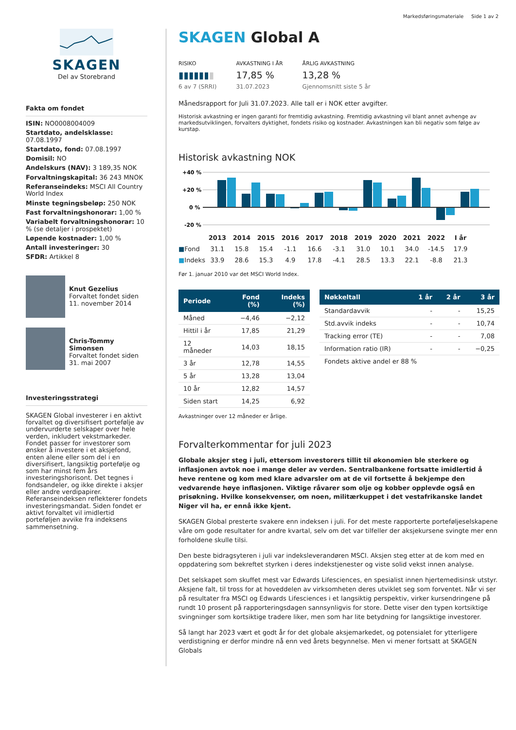Markedsføringsmateriale Side 1 av 2
SKAGEN
Del av Storebrand
Fakta om fondet
ISIN: NO0008004009
Startdato, andelsklasse: 07.08.1997
Startdato, fond: 07.08.1997
Domisil: NO
Andelskurs (NAV): 3 189,35 NOK
Forvaltningskapital: 36 243 MNOK
Referanseindeks: MSCI All Country World Index
Minste tegningsbeløp: 250 NOK
Fast forvaltningshonorar: 1,00 %
Variabelt forvaltningshonorar: 10 % (se detaljer i prospektet)
Løpende kostnader: 1,00 %
Antall investeringer: 30
SFDR: Artikkel 8
Knut Gezelius
Forvaltet fondet siden 11. november 2014
Chris-Tommy Simonsen
Forvaltet fondet siden 31. mai 2007
Investeringsstrategi
SKAGEN Global investerer i en aktivt forvaltet og diversifisert portefølje av undervurderte selskaper over hele verden, inkludert vekstmarkeder. Fondet passer for investorer som ønsker å investere i et aksjefond, enten alene eller som del i en diversifisert, langsiktig portefølje og som har minst fem års investeringshorisont. Det tegnes i fondsandeler, og ikke direkte i aksjer eller andre verdipapirer. Referanseindeksen reflekterer fondets investeringsmandat. Siden fondet er aktivt forvaltet vil imidlertid porteføljen avvike fra indeksens sammensetning.
SKAGEN Global A
RISIKO
▮▮▮▮▮▮▮
6 av 7 (SRRI)
AVKASTNING I ÅR
17,85 %
31.07.2023
ÅRLIG AVKASTNING
13,28 %
Gjennomsnitt siste 5 år
Månedsrapport for Juli 31.07.2023. Alle tall er i NOK etter avgifter.
Historisk avkastning er ingen garanti for fremtidig avkastning. Fremtidig avkastning vil blant annet avhenge av markedsutviklingen, forvalters dyktighet, fondets risiko og kostnader. Avkastningen kan bli negativ som følge av kurstap.
Historisk avkastning NOK
+40 %
+20 %
0 %
-20 %
| | 2013 | 2014 | 2015 | 2016 | 2017 | 2018 | 2019 | 2020 | 2021 | 2022 | I år |
| ■ Fond | 31.1 | 15.8 | 15.4 | -1.1 | 16.6 | -3.1 | 31.0 | 10.1 | 34.0 | -14.5 | 17.9 |
| ■ Indeks | 33.9 | 28.6 | 15.3 | 4.9 | 17.8 | -4.1 | 28.5 | 13.3 | 22.1 | -8.8 | 21.3 |
Før 1. januar 2010 var det MSCI World Index.
| Periode | Fond (%) | Indeks (%) |
| --- | --- | --- |
| Måned | −4,46 | −2,12 |
| Hittil i år | 17,85 | 21,29 |
| 12 måneder | 14,03 | 18,15 |
| 3 år | 12,78 | 14,55 |
| 5 år | 13,28 | 13,04 |
| 10 år | 12,82 | 14,57 |
| Siden start | 14,25 | 6,92 |
| Nøkkeltall | 1 år | 2 år | 3 år |
| --- | --- | --- | --- |
| Standardavvik | - | - | 15,25 |
| Std.avvik indeks | - | - | 10,74 |
| Tracking error (TE) | - | - | 7,08 |
| Information ratio (IR) | - | - | −0,25 |
| Fondets aktive andel er 88 % | | | |
Avkastninger over 12 måneder er årlige.
Forvalterkommentar for juli 2023
Globale aksjer steg i juli, ettersom investorers tillit til økonomien ble sterkere og inflasjonen avtok noe i mange deler av verden. Sentralbankene fortsatte imidlertid å heve rentene og kom med klare advarsler om at de vil fortsette å bekjempe den vedvarende høye inflasjonen. Viktige råvarer som olje og kobber opplevde også en prisøkning. Hvilke konsekvenser, om noen, militærkuppet i det vestafrikanske landet Niger vil ha, er ennå ikke kjent.
SKAGEN Global presterte svakere enn indeksen i juli. For det meste rapporterte porteføljeselskapene våre om gode resultater for andre kvartal, selv om det var tilfeller der aksjekursene svingte mer enn forholdene skulle tilsi.
Den beste bidragsyteren i juli var indeksleverandøren MSCI. Aksjen steg etter at de kom med en oppdatering som bekreftet styrken i deres indekstjenester og viste solid vekst innen analyse.
Det selskapet som skuffet mest var Edwards Lifesciences, en spesialist innen hjertemedisinsk utstyr. Aksjene falt, til tross for at hoveddelen av virksomheten deres utviklet seg som forventet. Når vi ser på resultater fra MSCI og Edwards Lifesciences i et langsiktig perspektiv, virker kursendringene på rundt 10 prosent på rapporteringsdagen sannsynligvis for store. Dette viser den typen kortsiktige svingninger som kortsiktige tradere liker, men som har lite betydning for langsiktige investorer.
Så langt har 2023 vært et godt år for det globale aksjemarkedet, og potensialet for ytterligere verdistigning er derfor mindre nå enn ved årets begynnelse. Men vi mener fortsatt at SKAGEN Globals